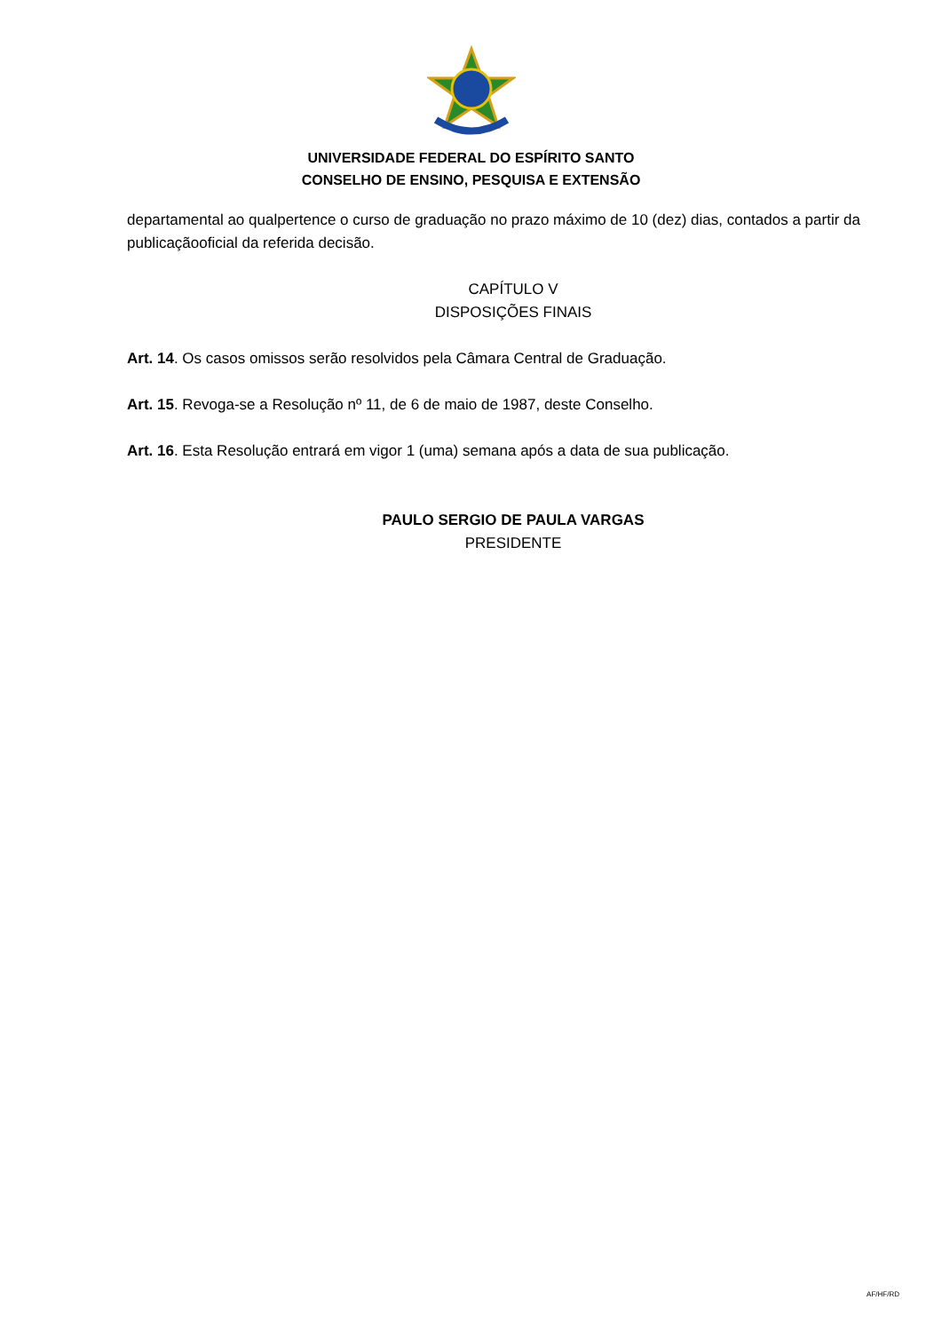UNIVERSIDADE FEDERAL DO ESPÍRITO SANTO
CONSELHO DE ENSINO, PESQUISA E EXTENSÃO
departamental ao qualpertence o curso de graduação no prazo máximo de 10 (dez) dias, contados a partir da publicaçãooficial da referida decisão.
CAPÍTULO V
DISPOSIÇÕES FINAIS
Art. 14. Os casos omissos serão resolvidos pela Câmara Central de Graduação.
Art. 15. Revoga-se a Resolução nº 11, de 6 de maio de 1987, deste Conselho.
Art. 16. Esta Resolução entrará em vigor 1 (uma) semana após a data de sua publicação.
PAULO SERGIO DE PAULA VARGAS
PRESIDENTE
AF/HF/RD